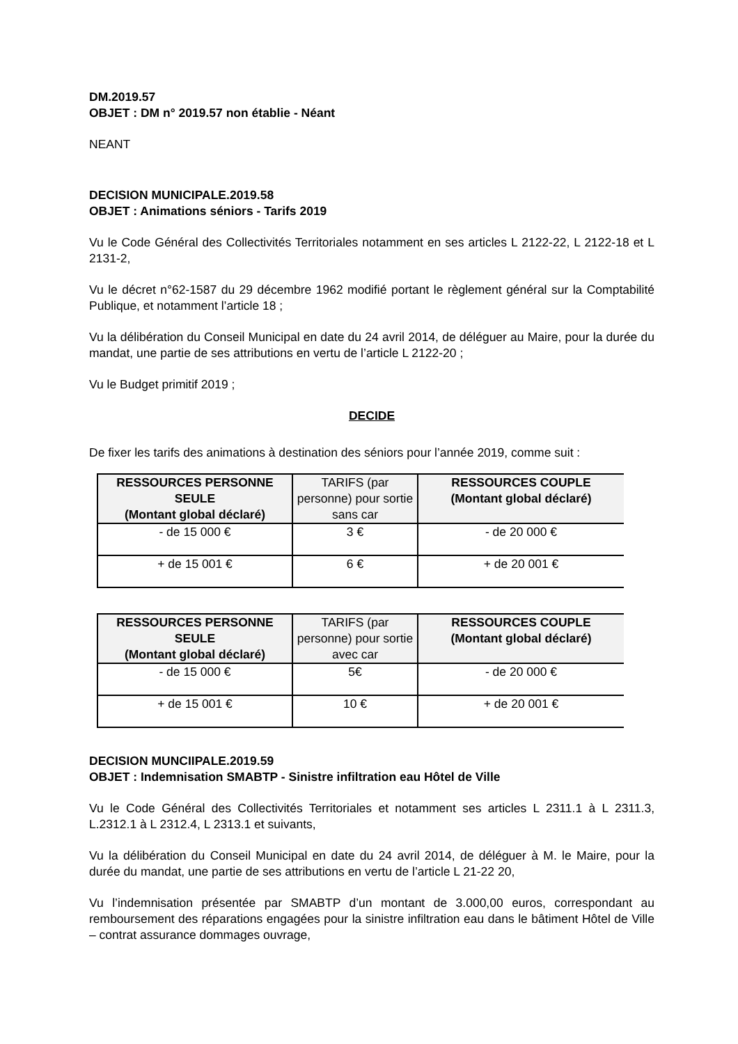DM.2019.57
OBJET : DM n° 2019.57 non établie - Néant
NEANT
DECISION MUNICIPALE.2019.58
OBJET : Animations séniors - Tarifs 2019
Vu le Code Général des Collectivités Territoriales notamment en ses articles L 2122-22, L 2122-18 et L 2131-2,
Vu le décret n°62-1587 du 29 décembre 1962 modifié portant le règlement général sur la Comptabilité Publique, et notamment l’article 18 ;
Vu la délibération du Conseil Municipal en date du 24 avril 2014, de déléguer au Maire, pour la durée du mandat, une partie de ses attributions en vertu de l’article L 2122-20 ;
Vu le Budget primitif 2019 ;
DECIDE
De fixer les tarifs des animations à destination des séniors pour l’année 2019, comme suit :
| RESSOURCES PERSONNE SEULE (Montant global déclaré) | TARIFS (par personne) pour sortie sans car | RESSOURCES COUPLE (Montant global déclaré) |
| --- | --- | --- |
| - de 15 000 € | 3 € | - de 20 000 € |
| + de 15 001 € | 6 € | + de 20 001 € |
| RESSOURCES PERSONNE SEULE (Montant global déclaré) | TARIFS (par personne) pour sortie avec car | RESSOURCES COUPLE (Montant global déclaré) |
| --- | --- | --- |
| - de 15 000 € | 5€ | - de 20 000 € |
| + de 15 001 € | 10 € | + de 20 001 € |
DECISION MUNCIIPALE.2019.59
OBJET : Indemnisation SMABTP - Sinistre infiltration eau Hôtel de Ville
Vu le Code Général des Collectivités Territoriales et notamment ses articles L 2311.1 à L 2311.3, L.2312.1 à L 2312.4, L 2313.1 et suivants,
Vu la délibération du Conseil Municipal en date du 24 avril 2014, de déléguer à M. le Maire, pour la durée du mandat, une partie de ses attributions en vertu de l’article L 21-22 20,
Vu l’indemnisation présentée par SMABTP d’un montant de 3.000,00 euros, correspondant au remboursement des réparations engagées pour la sinistre infiltration eau dans le bâtiment Hôtel de Ville – contrat assurance dommages ouvrage,